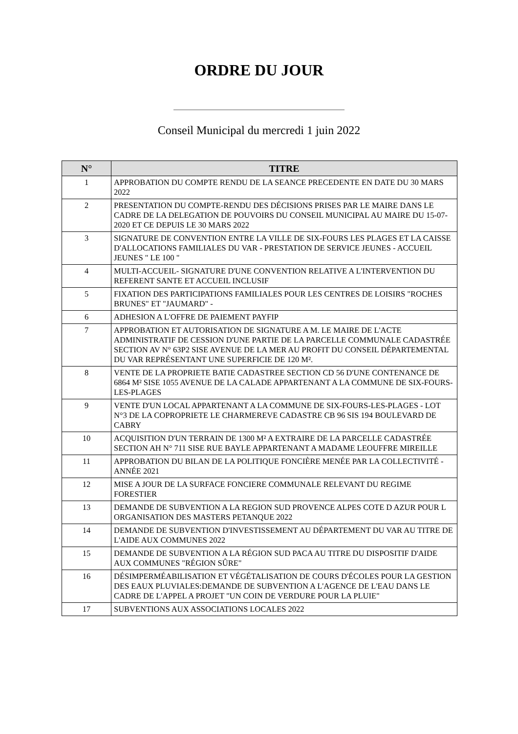ORDRE DU JOUR
Conseil Municipal du mercredi 1 juin 2022
| N° | TITRE |
| --- | --- |
| 1 | APPROBATION DU COMPTE RENDU DE LA SEANCE PRECEDENTE EN DATE DU 30 MARS 2022 |
| 2 | PRESENTATION DU COMPTE-RENDU DES DÉCISIONS PRISES PAR LE MAIRE DANS LE CADRE DE LA DELEGATION DE POUVOIRS DU CONSEIL MUNICIPAL AU MAIRE DU 15-07-2020 ET CE DEPUIS LE 30 MARS 2022 |
| 3 | SIGNATURE DE CONVENTION ENTRE LA VILLE DE SIX-FOURS LES PLAGES ET LA CAISSE D'ALLOCATIONS FAMILIALES DU VAR - PRESTATION DE SERVICE JEUNES - ACCUEIL JEUNES " LE 100 " |
| 4 | MULTI-ACCUEIL- SIGNATURE D'UNE CONVENTION RELATIVE A L'INTERVENTION DU REFERENT SANTE ET ACCUEIL INCLUSIF |
| 5 | FIXATION DES PARTICIPATIONS FAMILIALES POUR LES CENTRES DE LOISIRS "ROCHES BRUNES" ET "JAUMARD" - |
| 6 | ADHESION A L'OFFRE DE PAIEMENT PAYFIP |
| 7 | APPROBATION ET AUTORISATION DE SIGNATURE A M. LE MAIRE DE L'ACTE ADMINISTRATIF DE CESSION D'UNE PARTIE DE LA PARCELLE COMMUNALE CADASTRÉE SECTION AV N° 63P2 SISE AVENUE DE LA MER AU PROFIT DU CONSEIL DÉPARTEMENTAL DU VAR REPRÉSENTANT UNE SUPERFICIE DE 120 M². |
| 8 | VENTE DE LA PROPRIETE BATIE CADASTREE SECTION CD 56 D'UNE CONTENANCE DE 6864 M² SISE 1055 AVENUE DE LA CALADE APPARTENANT A LA COMMUNE DE SIX-FOURS-LES-PLAGES |
| 9 | VENTE D'UN LOCAL APPARTENANT A LA COMMUNE DE SIX-FOURS-LES-PLAGES - LOT N°3 DE LA COPROPRIETE LE CHARMEREVE CADASTRE CB 96 SIS 194 BOULEVARD DE CABRY |
| 10 | ACQUISITION D'UN TERRAIN DE 1300 M² A EXTRAIRE DE LA PARCELLE CADASTRÉE SECTION AH N° 711 SISE RUE BAYLE APPARTENANT A MADAME LEOUFFRE MIREILLE |
| 11 | APPROBATION DU BILAN DE LA POLITIQUE FONCIÈRE MENÉE PAR LA COLLECTIVITÉ - ANNÉE 2021 |
| 12 | MISE A JOUR DE LA SURFACE FONCIERE COMMUNALE RELEVANT DU REGIME FORESTIER |
| 13 | DEMANDE DE SUBVENTION A LA REGION SUD PROVENCE ALPES COTE D AZUR POUR L ORGANISATION DES MASTERS PETANQUE 2022 |
| 14 | DEMANDE DE SUBVENTION D'INVESTISSEMENT AU DÉPARTEMENT DU VAR AU TITRE DE L'AIDE AUX COMMUNES 2022 |
| 15 | DEMANDE DE SUBVENTION A LA RÉGION SUD PACA AU TITRE DU DISPOSITIF D'AIDE AUX COMMUNES "RÉGION SÛRE" |
| 16 | DÉSIMPERMÉABILISATION ET VÉGÉTALISATION DE COURS D'ÉCOLES POUR LA GESTION DES EAUX PLUVIALES:DEMANDE DE SUBVENTION A L'AGENCE DE L'EAU DANS LE CADRE DE L'APPEL A PROJET "UN COIN DE VERDURE POUR LA PLUIE" |
| 17 | SUBVENTIONS AUX ASSOCIATIONS LOCALES 2022 |